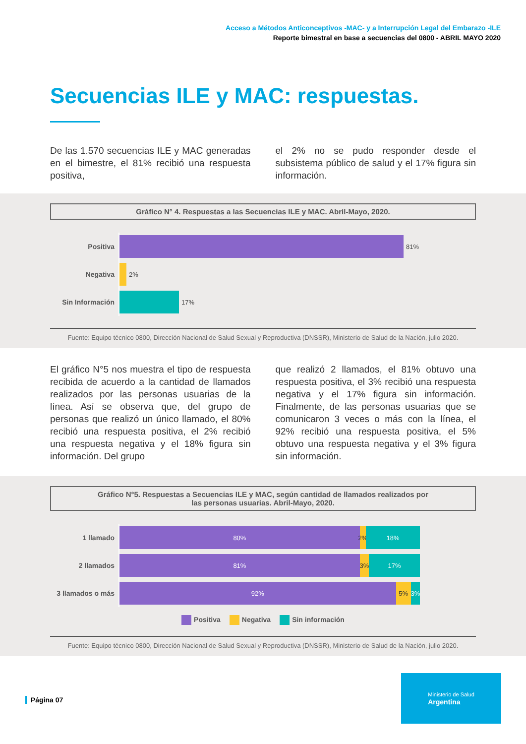Acceso a Métodos Anticonceptivos -MAC- y a Interrupción Legal del Embarazo -ILE
Reporte bimestral en base a secuencias del 0800 - ABRIL MAYO 2020
Secuencias ILE y MAC: respuestas.
De las 1.570 secuencias ILE y MAC generadas en el bimestre, el 81% recibió una respuesta positiva,
el 2% no se pudo responder desde el subsistema público de salud y el 17% figura sin información.
Gráfico N° 4. Respuestas a las Secuencias ILE y MAC. Abril-Mayo, 2020.
Positiva
81%
Negativa
2%
Sin Información
17%
Fuente: Equipo técnico 0800, Dirección Nacional de Salud Sexual y Reproductiva (DNSSR), Ministerio de Salud de la Nación, julio 2020.
El gráfico N°5 nos muestra el tipo de respuesta recibida de acuerdo a la cantidad de llamados realizados por las personas usuarias de la línea. Así se observa que, del grupo de personas que realizó un único llamado, el 80% recibió una respuesta positiva, el 2% recibió una respuesta negativa y el 18% figura sin información. Del grupo
que realizó 2 llamados, el 81% obtuvo una respuesta positiva, el 3% recibió una respuesta negativa y el 17% figura sin información. Finalmente, de las personas usuarias que se comunicaron 3 veces o más con la línea, el 92% recibió una respuesta positiva, el 5% obtuvo una respuesta negativa y el 3% figura sin información.
Gráfico N°5. Respuestas a Secuencias ILE y MAC, según cantidad de llamados realizados por
las personas usuarias. Abril-Mayo, 2020.
1 llamado
80% 2% 18%
2 llamados
81% 3% 17%
3 llamados o más
92% 5% 3%
Positiva Negativa Sin información
Fuente: Equipo técnico 0800, Dirección Nacional de Salud Sexual y Reproductiva (DNSSR), Ministerio de Salud de la Nación, julio 2020.
Página 07
Ministerio de Salud
Argentina